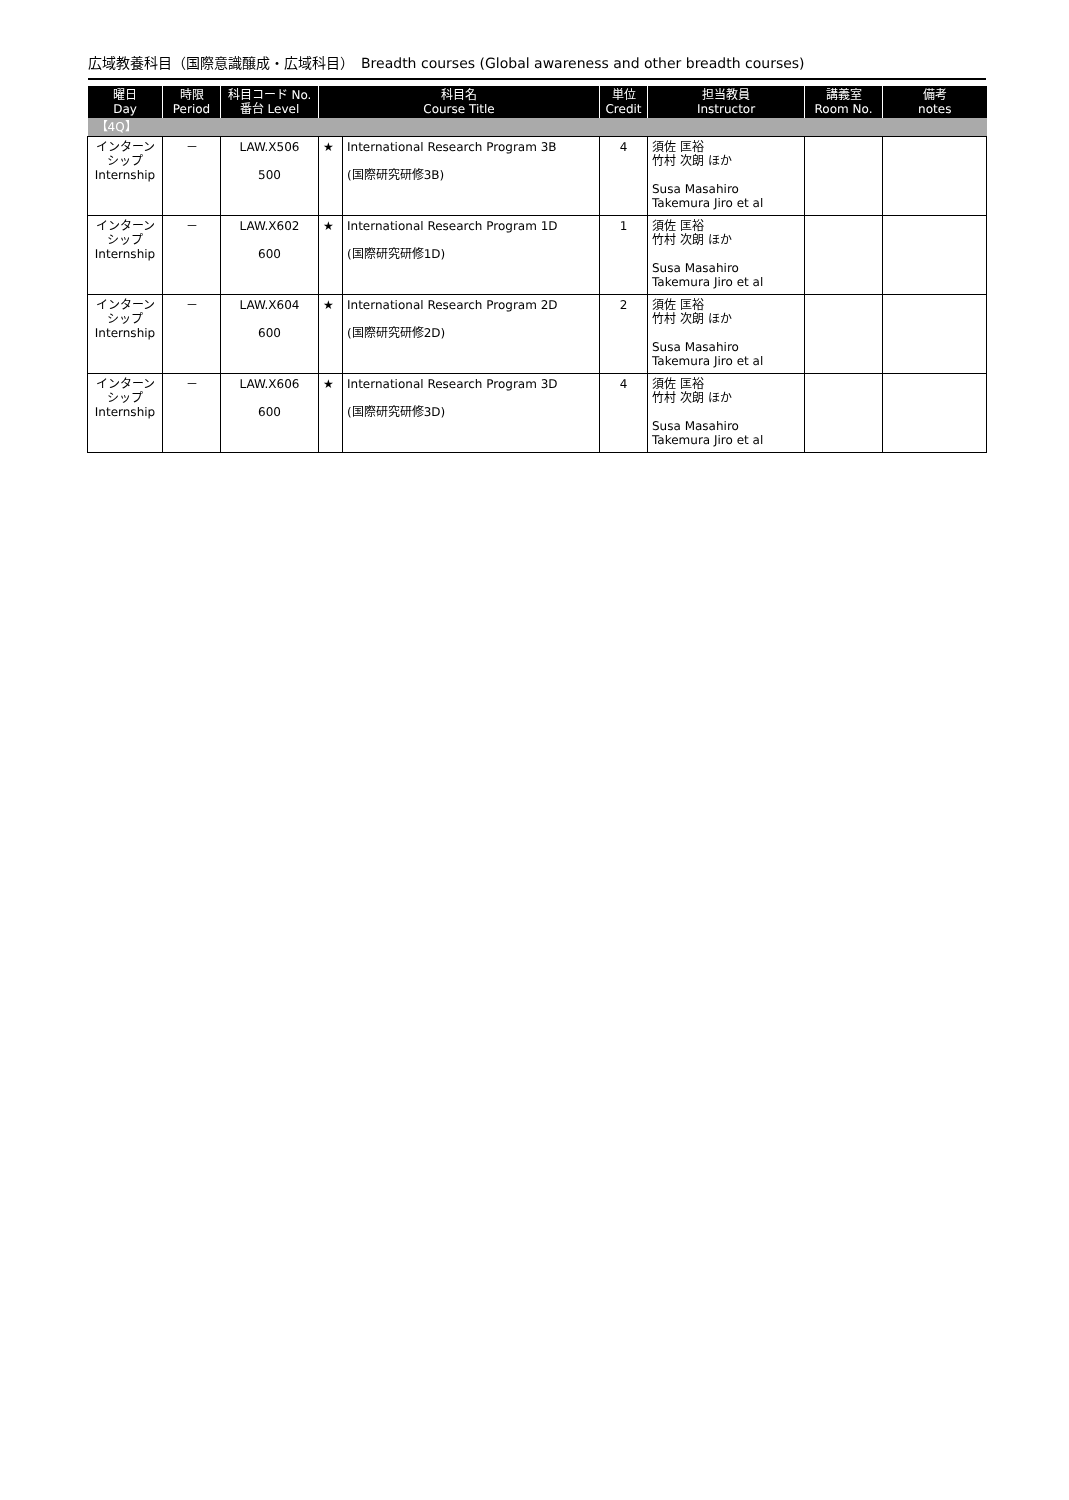広域教養科目（国際意識醸成・広域科目）　Breadth courses (Global awareness and other breadth courses)
| 曜日 Day | 時限 Period | 科目コード No. 番台 Level | 科目名 Course Title | | 単位 Credit | 担当教員 Instructor | 講義室 Room No. | 備考 notes |
| --- | --- | --- | --- | --- | --- | --- | --- | --- |
| 【4Q】 | | | | | | | | |
| インターン シップ Internship | － | LAW.X506 500 | ★ | International Research Program 3B (国際研究研修3B) | 4 | 須佐 匡裕 竹村 次朗 ほか Susa Masahiro Takemura Jiro et al | | |
| インターン シップ Internship | － | LAW.X602 600 | ★ | International Research Program 1D (国際研究研修1D) | 1 | 須佐 匡裕 竹村 次朗 ほか Susa Masahiro Takemura Jiro et al | | |
| インターン シップ Internship | － | LAW.X604 600 | ★ | International Research Program 2D (国際研究研修2D) | 2 | 須佐 匡裕 竹村 次朗 ほか Susa Masahiro Takemura Jiro et al | | |
| インターン シップ Internship | － | LAW.X606 600 | ★ | International Research Program 3D (国際研究研修3D) | 4 | 須佐 匡裕 竹村 次朗 ほか Susa Masahiro Takemura Jiro et al | | |